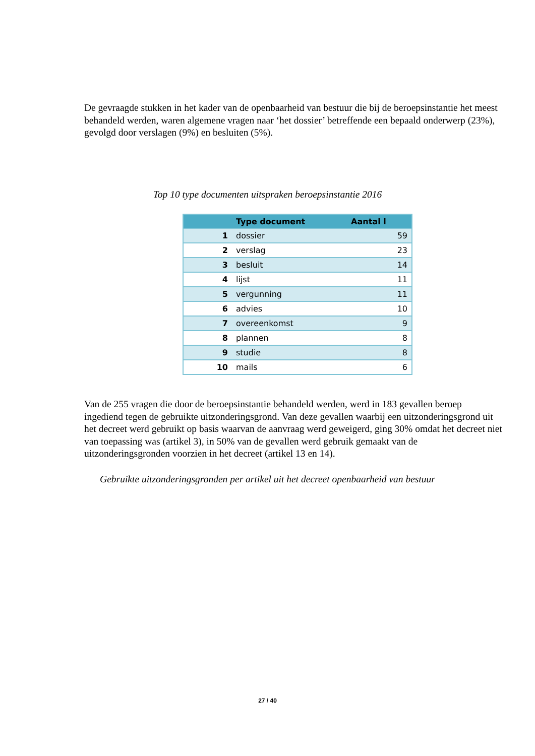De gevraagde stukken in het kader van de openbaarheid van bestuur die bij de beroepsinstantie het meest behandeld werden, waren algemene vragen naar ‘het dossier’ betreffende een bepaald onderwerp (23%), gevolgd door verslagen (9%) en besluiten (5%).
Top 10 type documenten uitspraken beroepsinstantie 2016
| | Type document | Aantal l |
| --- | --- | --- |
| 1 | dossier | 59 |
| 2 | verslag | 23 |
| 3 | besluit | 14 |
| 4 | lijst | 11 |
| 5 | vergunning | 11 |
| 6 | advies | 10 |
| 7 | overeenkomst | 9 |
| 8 | plannen | 8 |
| 9 | studie | 8 |
| 10 | mails | 6 |
Van de 255 vragen die door de beroepsinstantie behandeld werden, werd in 183 gevallen beroep ingediend tegen de gebruikte uitzonderingsgrond. Van deze gevallen waarbij een uitzonderingsgrond uit het decreet werd gebruikt op basis waarvan de aanvraag werd geweigerd, ging 30% omdat het decreet niet van toepassing was (artikel 3), in 50% van de gevallen werd gebruik gemaakt van de uitzonderingsgronden voorzien in het decreet (artikel 13 en 14).
Gebruikte uitzonderingsgronden per artikel uit het decreet openbaarheid van bestuur
27 / 40